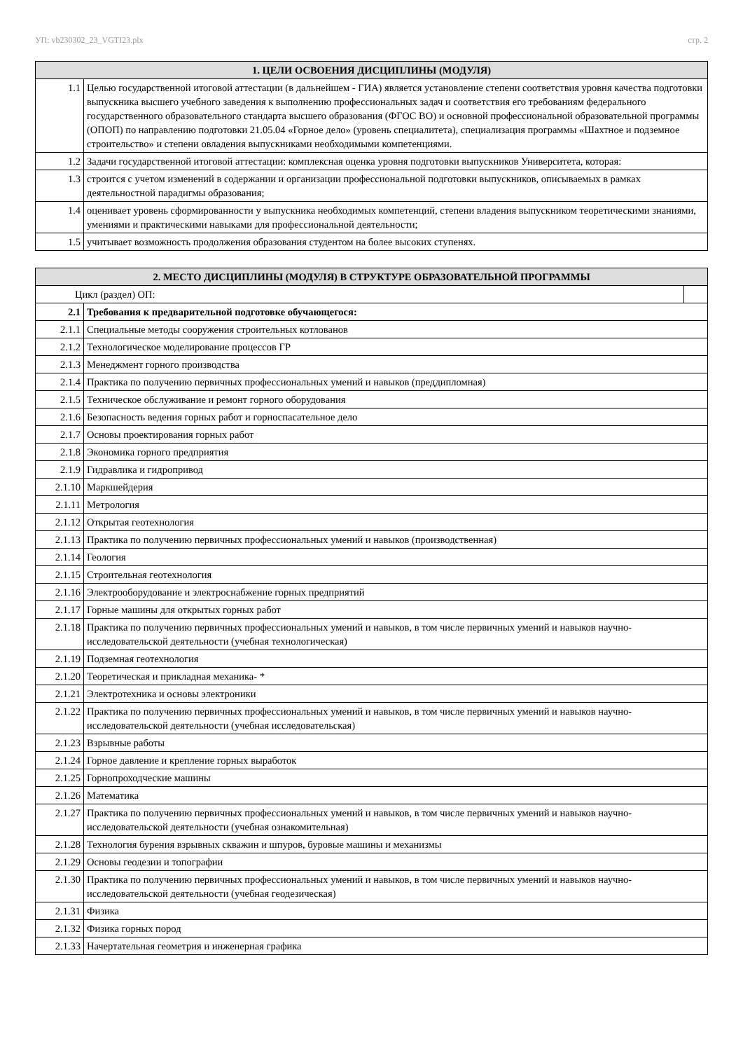УП: vb230302_23_VGTI23.plx стр. 2
| 1. ЦЕЛИ ОСВОЕНИЯ ДИСЦИПЛИНЫ (МОДУЛЯ) | |
| --- | --- |
| 1.1 | Целью государственной итоговой аттестации (в дальнейшем - ГИА) является установление степени соответствия уровня качества подготовки выпускника высшего учебного заведения к выполнению профессиональных задач и соответствия его требованиям федерального государственного образовательного стандарта высшего образования (ФГОС ВО) и основной профессиональной образовательной программы (ОПОП) по направлению подготовки 21.05.04 «Горное дело» (уровень специалитета), специализация программы «Шахтное и подземное строительство» и степени овладения выпускниками необходимыми компетенциями. |
| 1.2 | Задачи государственной итоговой аттестации: комплексная оценка уровня подготовки выпускников Университета, которая: |
| 1.3 | строится с учетом изменений в содержании и организации профессиональной подготовки выпускников, описываемых в рамках деятельностной парадигмы образования; |
| 1.4 | оценивает уровень сформированности у выпускника необходимых компетенций, степени владения выпускником теоретическими знаниями, умениями и практическими навыками для профессиональной деятельности; |
| 1.5 | учитывает возможность продолжения образования студентом на более высоких ступенях. |
| 2. МЕСТО ДИСЦИПЛИНЫ (МОДУЛЯ) В СТРУКТУРЕ ОБРАЗОВАТЕЛЬНОЙ ПРОГРАММЫ | | |
| --- | --- | --- |
| Цикл (раздел) ОП: | | |
| 2.1 | Требования к предварительной подготовке обучающегося: | |
| 2.1.1 | Специальные методы сооружения строительных котлованов | |
| 2.1.2 | Технологическое моделирование процессов ГР | |
| 2.1.3 | Менеджмент горного производства | |
| 2.1.4 | Практика по получению первичных профессиональных умений и навыков (преддипломная) | |
| 2.1.5 | Техническое обслуживание и ремонт горного оборудования | |
| 2.1.6 | Безопасность ведения горных работ и горноспасательное дело | |
| 2.1.7 | Основы проектирования горных работ | |
| 2.1.8 | Экономика горного предприятия | |
| 2.1.9 | Гидравлика и гидропривод | |
| 2.1.10 | Маркшейдерия | |
| 2.1.11 | Метрология | |
| 2.1.12 | Открытая геотехнология | |
| 2.1.13 | Практика по получению первичных профессиональных умений и навыков (производственная) | |
| 2.1.14 | Геология | |
| 2.1.15 | Строительная геотехнология | |
| 2.1.16 | Электрооборудование и электроснабжение горных предприятий | |
| 2.1.17 | Горные машины для открытых горных работ | |
| 2.1.18 | Практика по получению первичных профессиональных умений и навыков, в том числе первичных умений и навыков научно-исследовательской деятельности (учебная технологическая) | |
| 2.1.19 | Подземная геотехнология | |
| 2.1.20 | Теоретическая и прикладная механика- * | |
| 2.1.21 | Электротехника и основы электроники | |
| 2.1.22 | Практика по получению первичных профессиональных умений и навыков, в том числе первичных умений и навыков научно-исследовательской деятельности (учебная исследовательская) | |
| 2.1.23 | Взрывные работы | |
| 2.1.24 | Горное давление и крепление горных выработок | |
| 2.1.25 | Горнопроходческие машины | |
| 2.1.26 | Математика | |
| 2.1.27 | Практика по получению первичных профессиональных умений и навыков, в том числе первичных умений и навыков научно-исследовательской деятельности (учебная ознакомительная) | |
| 2.1.28 | Технология бурения взрывных скважин и шпуров, буровые машины и механизмы | |
| 2.1.29 | Основы геодезии и топографии | |
| 2.1.30 | Практика по получению первичных профессиональных умений и навыков, в том числе первичных умений и навыков научно-исследовательской деятельности (учебная геодезическая) | |
| 2.1.31 | Физика | |
| 2.1.32 | Физика горных пород | |
| 2.1.33 | Начертательная геометрия и инженерная графика | |